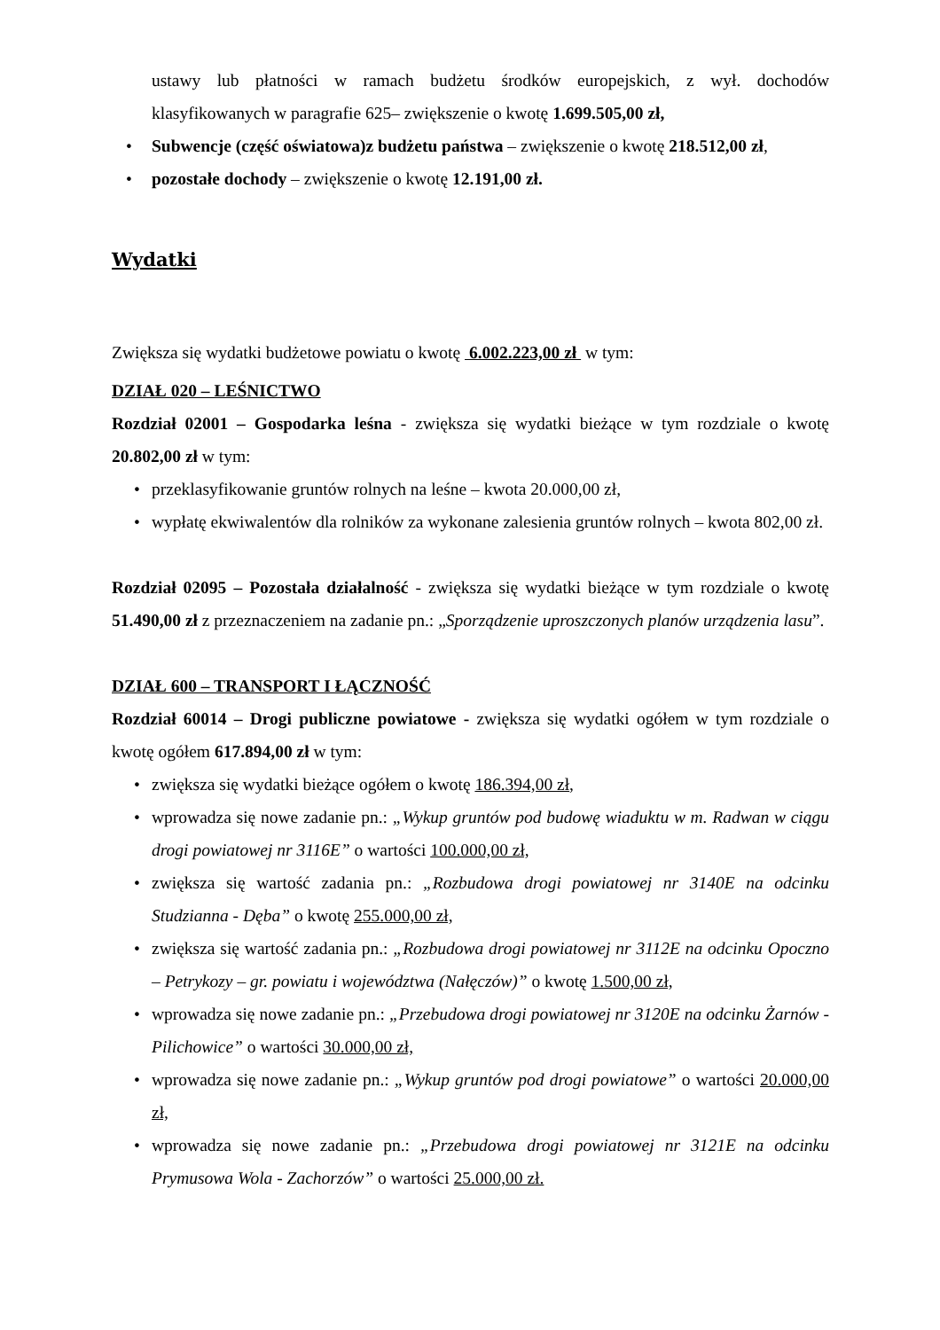ustawy lub płatności w ramach budżetu środków europejskich, z wył. dochodów klasyfikowanych w paragrafie 625– zwiększenie o kwotę 1.699.505,00 zł,
• Subwencje (część oświatowa)z budżetu państwa – zwiększenie o kwotę 218.512,00 zł,
• pozostałe dochody – zwiększenie o kwotę 12.191,00 zł.
Wydatki
Zwiększa się wydatki budżetowe powiatu o kwotę 6.002.223,00 zł w tym:
DZIAŁ 020 – LEŚNICTWO
Rozdział 02001 – Gospodarka leśna - zwiększa się wydatki bieżące w tym rozdziale o kwotę 20.802,00 zł w tym:
• przeklasyfikowanie gruntów rolnych na leśne – kwota 20.000,00 zł,
• wypłatę ekwiwalentów dla rolników za wykonane zalesienia gruntów rolnych – kwota 802,00 zł.
Rozdział 02095 – Pozostała działalność - zwiększa się wydatki bieżące w tym rozdziale o kwotę 51.490,00 zł z przeznaczeniem na zadanie pn.: „Sporządzenie uproszczonych planów urządzenia lasu”.
DZIAŁ 600 – TRANSPORT I ŁĄCZNOŚĆ
Rozdział 60014 – Drogi publiczne powiatowe - zwiększa się wydatki ogółem w tym rozdziale o kwotę ogółem 617.894,00 zł w tym:
• zwiększa się wydatki bieżące ogółem o kwotę 186.394,00 zł,
• wprowadza się nowe zadanie pn.: „Wykup gruntów pod budowę wiaduktu w m. Radwan w ciągu drogi powiatowej nr 3116E” o wartości 100.000,00 zł,
• zwiększa się wartość zadania pn.: „Rozbudowa drogi powiatowej nr 3140E na odcinku Studzianna - Dęba” o kwotę 255.000,00 zł,
• zwiększa się wartość zadania pn.: „Rozbudowa drogi powiatowej nr 3112E na odcinku Opoczno – Petrykozy – gr. powiatu i województwa (Nałęczów)” o kwotę 1.500,00 zł,
• wprowadza się nowe zadanie pn.: „Przebudowa drogi powiatowej nr 3120E na odcinku Żarnów - Pilichowice” o wartości 30.000,00 zł,
• wprowadza się nowe zadanie pn.: „Wykup gruntów pod drogi powiatowe” o wartości 20.000,00 zł,
• wprowadza się nowe zadanie pn.: „Przebudowa drogi powiatowej nr 3121E na odcinku Prymusowa Wola - Zachorzów” o wartości 25.000,00 zł.